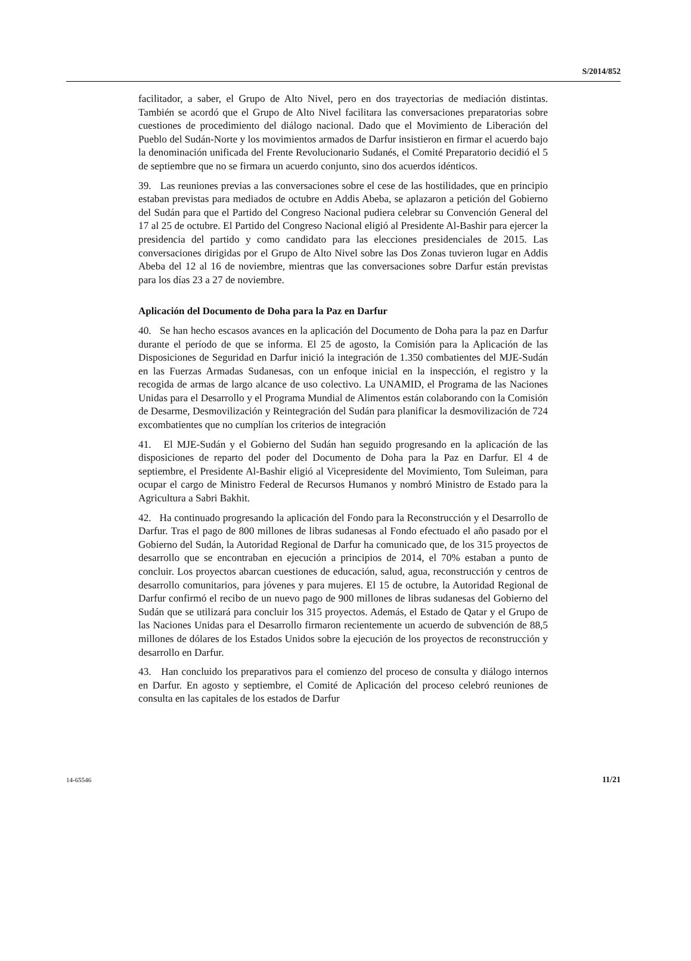S/2014/852
facilitador, a saber, el Grupo de Alto Nivel, pero en dos trayectorias de mediación distintas. También se acordó que el Grupo de Alto Nivel facilitara las conversaciones preparatorias sobre cuestiones de procedimiento del diálogo nacional. Dado que el Movimiento de Liberación del Pueblo del Sudán-Norte y los movimientos armados de Darfur insistieron en firmar el acuerdo bajo la denominación unificada del Frente Revolucionario Sudanés, el Comité Preparatorio decidió el 5 de septiembre que no se firmara un acuerdo conjunto, sino dos acuerdos idénticos.
39. Las reuniones previas a las conversaciones sobre el cese de las hostilidades, que en principio estaban previstas para mediados de octubre en Addis Abeba, se aplazaron a petición del Gobierno del Sudán para que el Partido del Congreso Nacional pudiera celebrar su Convención General del 17 al 25 de octubre. El Partido del Congreso Nacional eligió al Presidente Al-Bashir para ejercer la presidencia del partido y como candidato para las elecciones presidenciales de 2015. Las conversaciones dirigidas por el Grupo de Alto Nivel sobre las Dos Zonas tuvieron lugar en Addis Abeba del 12 al 16 de noviembre, mientras que las conversaciones sobre Darfur están previstas para los días 23 a 27 de noviembre.
Aplicación del Documento de Doha para la Paz en Darfur
40. Se han hecho escasos avances en la aplicación del Documento de Doha para la paz en Darfur durante el período de que se informa. El 25 de agosto, la Comisión para la Aplicación de las Disposiciones de Seguridad en Darfur inició la integración de 1.350 combatientes del MJE-Sudán en las Fuerzas Armadas Sudanesas, con un enfoque inicial en la inspección, el registro y la recogida de armas de largo alcance de uso colectivo. La UNAMID, el Programa de las Naciones Unidas para el Desarrollo y el Programa Mundial de Alimentos están colaborando con la Comisión de Desarme, Desmovilización y Reintegración del Sudán para planificar la desmovilización de 724 excombatientes que no cumplían los criterios de integración
41. El MJE-Sudán y el Gobierno del Sudán han seguido progresando en la aplicación de las disposiciones de reparto del poder del Documento de Doha para la Paz en Darfur. El 4 de septiembre, el Presidente Al-Bashir eligió al Vicepresidente del Movimiento, Tom Suleiman, para ocupar el cargo de Ministro Federal de Recursos Humanos y nombró Ministro de Estado para la Agricultura a Sabri Bakhit.
42. Ha continuado progresando la aplicación del Fondo para la Reconstrucción y el Desarrollo de Darfur. Tras el pago de 800 millones de libras sudanesas al Fondo efectuado el año pasado por el Gobierno del Sudán, la Autoridad Regional de Darfur ha comunicado que, de los 315 proyectos de desarrollo que se encontraban en ejecución a principios de 2014, el 70% estaban a punto de concluir. Los proyectos abarcan cuestiones de educación, salud, agua, reconstrucción y centros de desarrollo comunitarios, para jóvenes y para mujeres. El 15 de octubre, la Autoridad Regional de Darfur confirmó el recibo de un nuevo pago de 900 millones de libras sudanesas del Gobierno del Sudán que se utilizará para concluir los 315 proyectos. Además, el Estado de Qatar y el Grupo de las Naciones Unidas para el Desarrollo firmaron recientemente un acuerdo de subvención de 88,5 millones de dólares de los Estados Unidos sobre la ejecución de los proyectos de reconstrucción y desarrollo en Darfur.
43. Han concluido los preparativos para el comienzo del proceso de consulta y diálogo internos en Darfur. En agosto y septiembre, el Comité de Aplicación del proceso celebró reuniones de consulta en las capitales de los estados de Darfur
14-65546 11/21